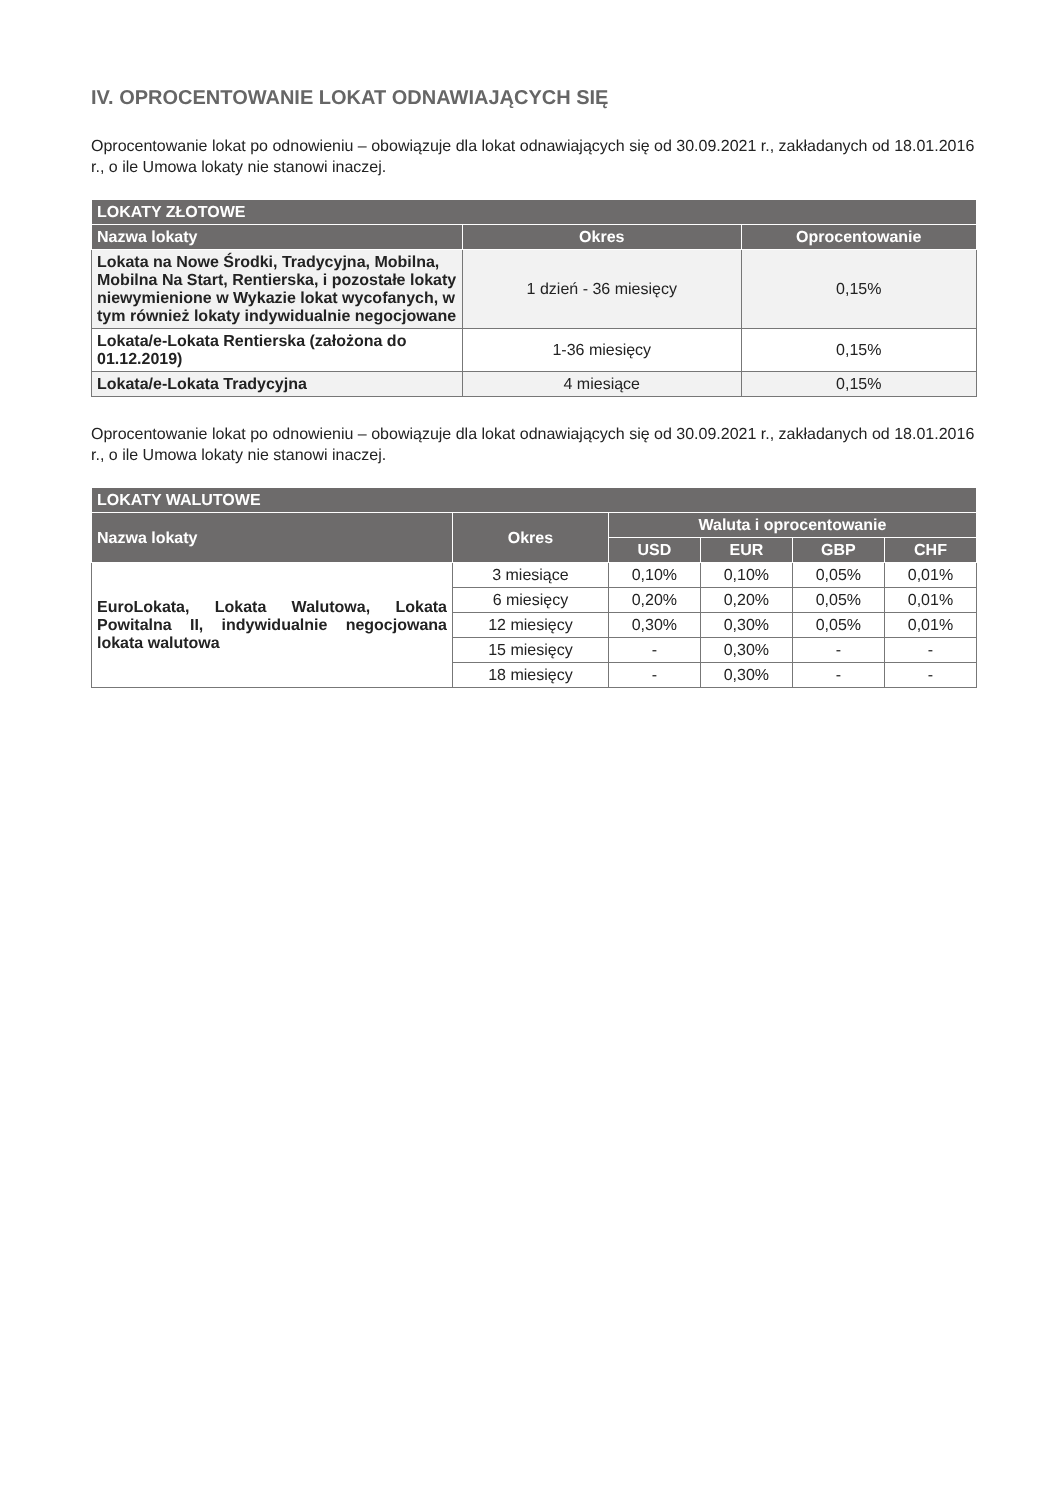IV. OPROCENTOWANIE LOKAT ODNAWIAJĄCYCH SIĘ
Oprocentowanie lokat po odnowieniu – obowiązuje dla lokat odnawiających się od 30.09.2021 r., zakładanych od 18.01.2016 r., o ile Umowa lokaty nie stanowi inaczej.
| LOKATY ZŁOTOWE | | |
| --- | --- | --- |
| Nazwa lokaty | Okres | Oprocentowanie |
| Lokata na Nowe Środki, Tradycyjna, Mobilna, Mobilna Na Start, Rentierska, i pozostałe lokaty niewymienione w Wykazie lokat wycofanych, w tym również lokaty indywidualnie negocjowane | 1 dzień - 36 miesięcy | 0,15% |
| Lokata/e-Lokata Rentierska (założona do 01.12.2019) | 1-36 miesięcy | 0,15% |
| Lokata/e-Lokata Tradycyjna | 4 miesiące | 0,15% |
Oprocentowanie lokat po odnowieniu – obowiązuje dla lokat odnawiających się od 30.09.2021 r., zakładanych od 18.01.2016 r., o ile Umowa lokaty nie stanowi inaczej.
| LOKATY WALUTOWE | | | | | |
| --- | --- | --- | --- | --- | --- |
| Nazwa lokaty | Okres | Waluta i oprocentowanie | | | |
| | | USD | EUR | GBP | CHF |
| EuroLokata, Lokata Walutowa, Lokata Powitalna II, indywidualnie negocjowana lokata walutowa | 3 miesiące | 0,10% | 0,10% | 0,05% | 0,01% |
| | 6 miesięcy | 0,20% | 0,20% | 0,05% | 0,01% |
| | 12 miesięcy | 0,30% | 0,30% | 0,05% | 0,01% |
| | 15 miesięcy | - | 0,30% | - | - |
| | 18 miesięcy | - | 0,30% | - | - |